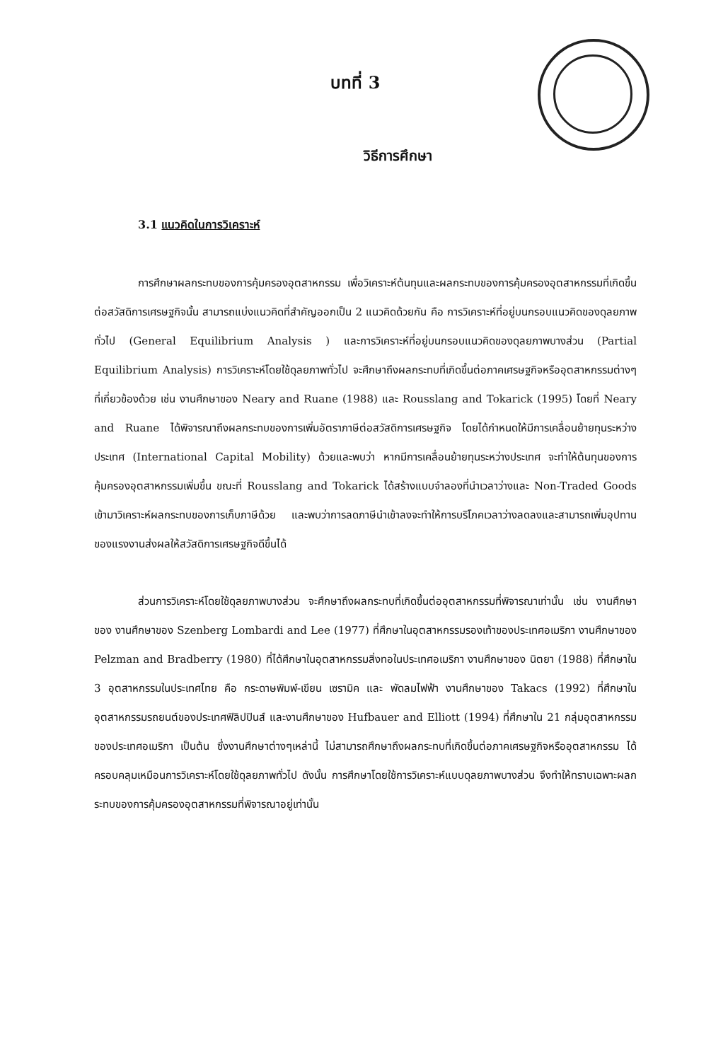บทที่ 3
วิธีการศึกษา
3.1 แนวคิดในการวิเคราะห์
การศึกษาผลกระทบของการคุ้มครองอุตสาหกรรม เพื่อวิเคราะห์ต้นทุนและผลกระทบของการคุ้มครองอุตสาหกรรมที่เกิดขึ้นต่อสวัสดิการเศรษฐกิจนั้น สามารถแบ่งแนวคิดที่สำคัญออกเป็น 2 แนวคิดด้วยกัน คือ การวิเคราะห์ที่อยู่บนกรอบแนวคิดของดุลยภาพทั่วไป (General Equilibrium Analysis ) และการวิเคราะห์ที่อยู่บนกรอบแนวคิดของดุลยภาพบางส่วน (Partial Equilibrium Analysis) การวิเคราะห์โดยใช้ดุลยภาพทั่วไป จะศึกษาถึงผลกระทบที่เกิดขึ้นต่อภาคเศรษฐกิจหรืออุตสาหกรรมต่างๆที่เกี่ยวข้องด้วย เช่น งานศึกษาของ Neary and Ruane (1988) และ Rousslang and Tokarick (1995) โดยที่ Neary and Ruane ได้พิจารณาถึงผลกระทบของการเพิ่มอัตราภาษีต่อสวัสดิการเศรษฐกิจ โดยได้กำหนดให้มีการเคลื่อนย้ายทุนระหว่างประเทศ (International Capital Mobility) ด้วยและพบว่า หากมีการเคลื่อนย้ายทุนระหว่างประเทศ จะทำให้ต้นทุนของการคุ้มครองอุตสาหกรรมเพิ่มขึ้น ขณะที่ Rousslang and Tokarick ได้สร้างแบบจำลองที่นำเวลาว่างและ Non-Traded Goods เข้ามาวิเคราะห์ผลกระทบของการเก็บภาษีด้วย และพบว่าการลดภาษีนำเข้าลงจะทำให้การบริโภคเวลาว่างลดลงและสามารถเพิ่มอุปทานของแรงงานส่งผลให้สวัสดิการเศรษฐกิจดีขึ้นได้
ส่วนการวิเคราะห์โดยใช้ดุลยภาพบางส่วน จะศึกษาถึงผลกระทบที่เกิดขึ้นต่ออุตสาหกรรมที่พิจารณาเท่านั้น เช่น งานศึกษาของ งานศึกษาของ Szenberg Lombardi and Lee (1977) ที่ศึกษาในอุตสาหกรรมรองเท้าของประเทศอเมริกา งานศึกษาของ Pelzman and Bradberry (1980) ที่ได้ศึกษาในอุตสาหกรรมสิ่งทอในประเทศอเมริกา งานศึกษาของ นิตยา (1988) ที่ศึกษาใน 3 อุตสาหกรรมในประเทศไทย คือ กระดาษพิมพ์-เขียน เซรามิค และ พัดลมไฟฟ้า งานศึกษาของ Takacs (1992) ที่ศึกษาในอุตสาหกรรมรถยนต์ของประเทศฟิลิปปินส์ และงานศึกษาของ Hufbauer and Elliott (1994) ที่ศึกษาใน 21 กลุ่มอุตสาหกรรมของประเทศอเมริกา เป็นต้น ซึ่งงานศึกษาต่างๆเหล่านี้ ไม่สามารถศึกษาถึงผลกระทบที่เกิดขึ้นต่อภาคเศรษฐกิจหรืออุตสาหกรรม ได้ครอบคลุมเหมือนการวิเคราะห์โดยใช้ดุลยภาพทั่วไป ดังนั้น การศึกษาโดยใช้การวิเคราะห์แบบดุลยภาพบางส่วน จึงทำให้ทราบเฉพาะผลกระทบของการคุ้มครองอุตสาหกรรมที่พิจารณาอยู่เท่านั้น